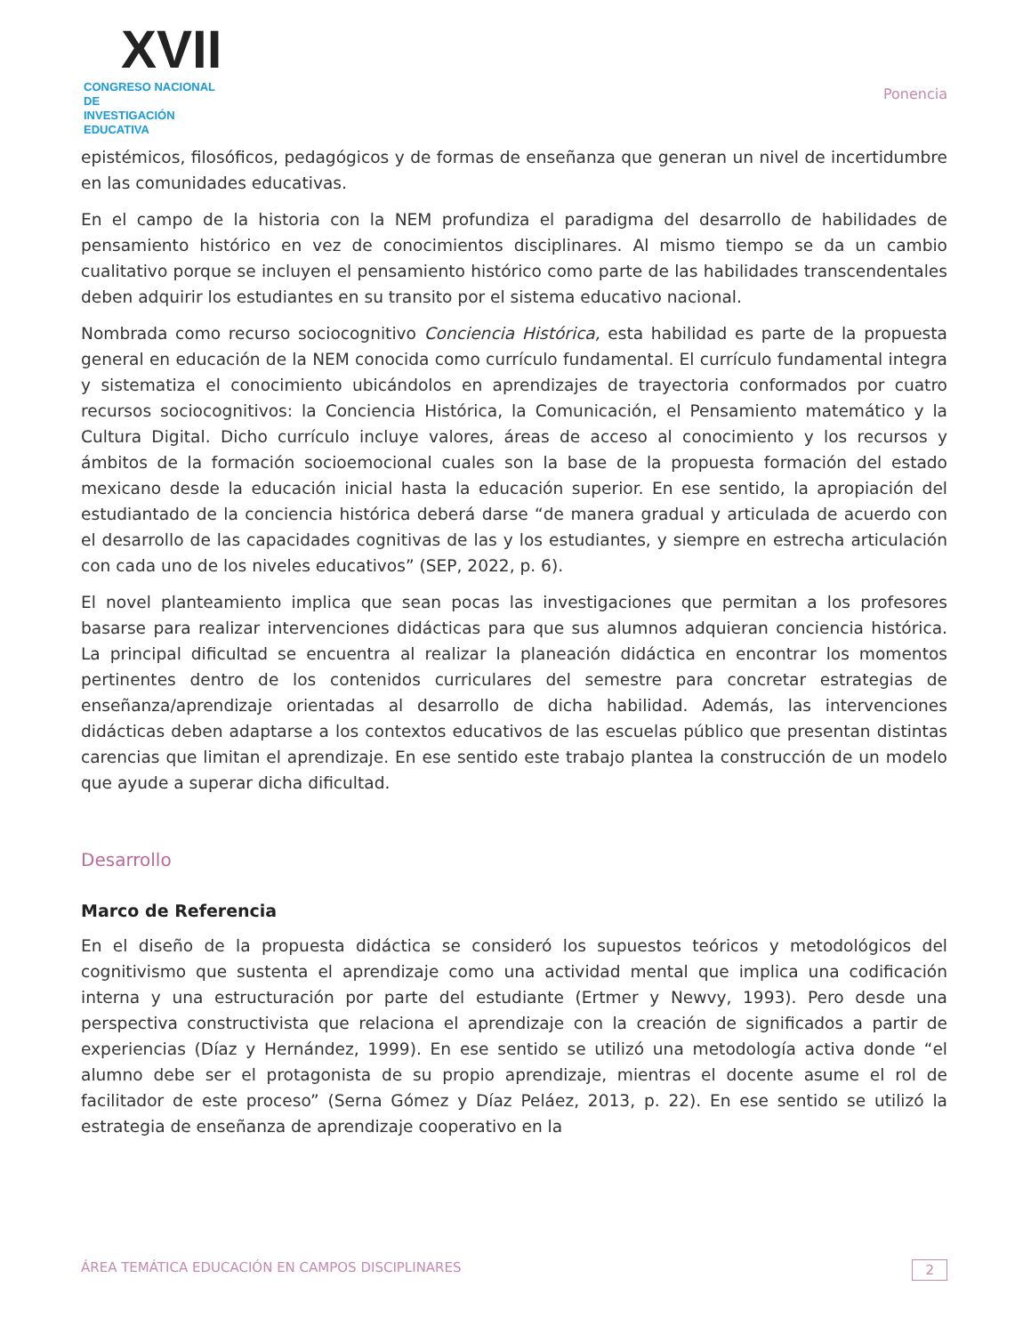XVII
CONGRESO NACIONAL DE
INVESTIGACIÓN EDUCATIVA
Ponencia
epistémicos, filosóficos, pedagógicos y de formas de enseñanza que generan un nivel de incertidumbre en las comunidades educativas.
En el campo de la historia con la NEM profundiza el paradigma del desarrollo de habilidades de pensamiento histórico en vez de conocimientos disciplinares. Al mismo tiempo se da un cambio cualitativo porque se incluyen el pensamiento histórico como parte de las habilidades transcendentales deben adquirir los estudiantes en su transito por el sistema educativo nacional.
Nombrada como recurso sociocognitivo Conciencia Histórica, esta habilidad es parte de la propuesta general en educación de la NEM conocida como currículo fundamental. El currículo fundamental integra y sistematiza el conocimiento ubicándolos en aprendizajes de trayectoria conformados por cuatro recursos sociocognitivos: la Conciencia Histórica, la Comunicación, el Pensamiento matemático y la Cultura Digital. Dicho currículo incluye valores, áreas de acceso al conocimiento y los recursos y ámbitos de la formación socioemocional cuales son la base de la propuesta formación del estado mexicano desde la educación inicial hasta la educación superior. En ese sentido, la apropiación del estudiantado de la conciencia histórica deberá darse “de manera gradual y articulada de acuerdo con el desarrollo de las capacidades cognitivas de las y los estudiantes, y siempre en estrecha articulación con cada uno de los niveles educativos” (SEP, 2022, p. 6).
El novel planteamiento implica que sean pocas las investigaciones que permitan a los profesores basarse para realizar intervenciones didácticas para que sus alumnos adquieran conciencia histórica. La principal dificultad se encuentra al realizar la planeación didáctica en encontrar los momentos pertinentes dentro de los contenidos curriculares del semestre para concretar estrategias de enseñanza/aprendizaje orientadas al desarrollo de dicha habilidad. Además, las intervenciones didácticas deben adaptarse a los contextos educativos de las escuelas público que presentan distintas carencias que limitan el aprendizaje. En ese sentido este trabajo plantea la construcción de un modelo que ayude a superar dicha dificultad.
Desarrollo
Marco de Referencia
En el diseño de la propuesta didáctica se consideró los supuestos teóricos y metodológicos del cognitivismo que sustenta el aprendizaje como una actividad mental que implica una codificación interna y una estructuración por parte del estudiante (Ertmer y Newvy, 1993). Pero desde una perspectiva constructivista que relaciona el aprendizaje con la creación de significados a partir de experiencias (Díaz y Hernández, 1999). En ese sentido se utilizó una metodología activa donde “el alumno debe ser el protagonista de su propio aprendizaje, mientras el docente asume el rol de facilitador de este proceso” (Serna Gómez y Díaz Peláez, 2013, p. 22). En ese sentido se utilizó la estrategia de enseñanza de aprendizaje cooperativo en la
ÁREA TEMÁTICA EDUCACIÓN EN CAMPOS DISCIPLINARES 2